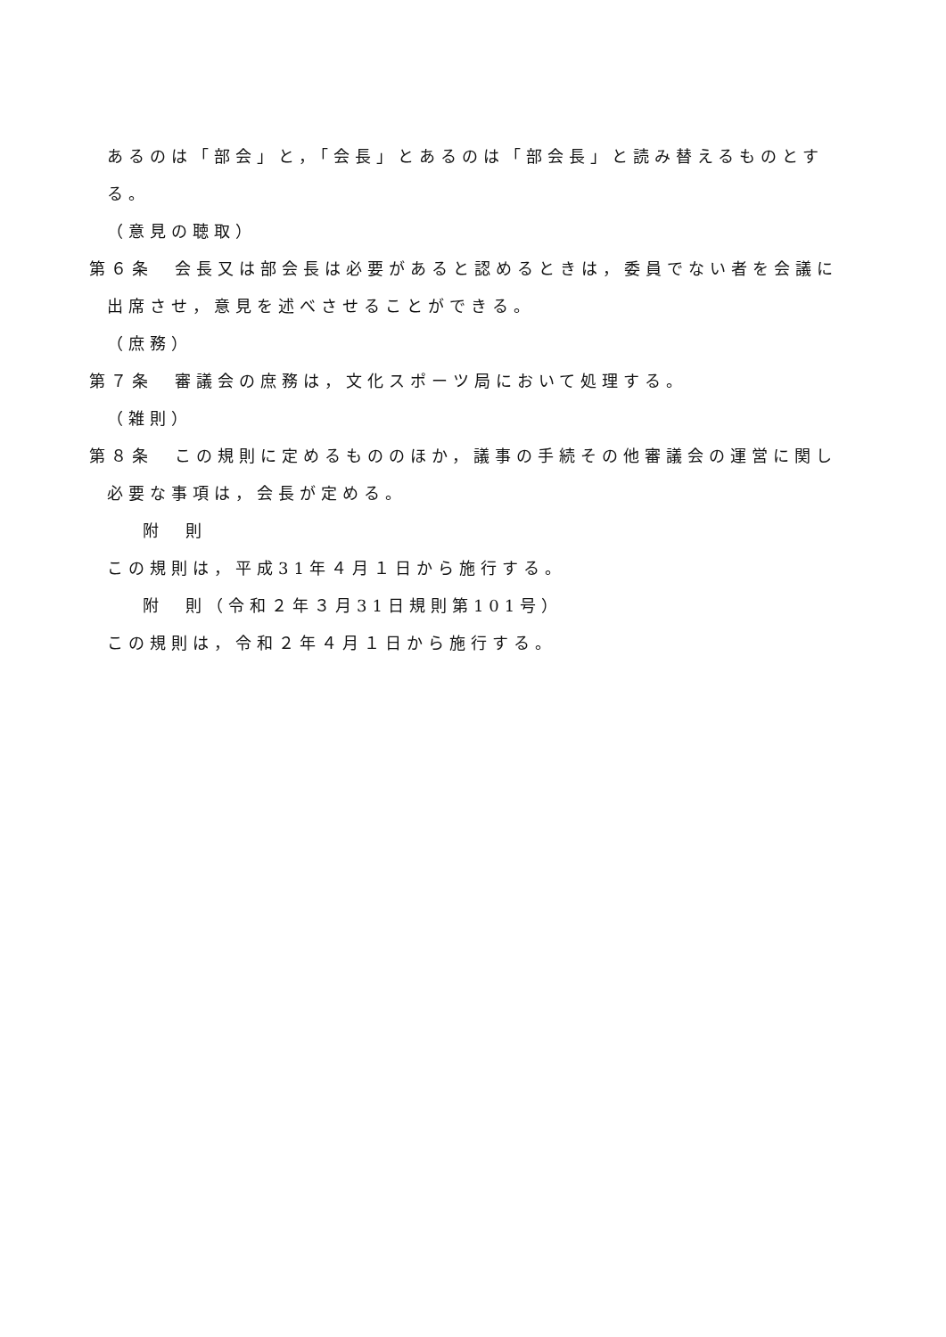あるのは「部会」と，「会長」とあるのは「部会長」と読み替えるものとする。
（意見の聴取）
第６条　会長又は部会長は必要があると認めるときは，委員でない者を会議に出席させ，意見を述べさせることができる。
（庶務）
第７条　審議会の庶務は，文化スポーツ局において処理する。
（雑則）
第８条　この規則に定めるもののほか，議事の手続その他審議会の運営に関し必要な事項は，会長が定める。
附　則
この規則は，平成31年４月１日から施行する。
附　則（令和２年３月31日規則第101号）
この規則は，令和２年４月１日から施行する。